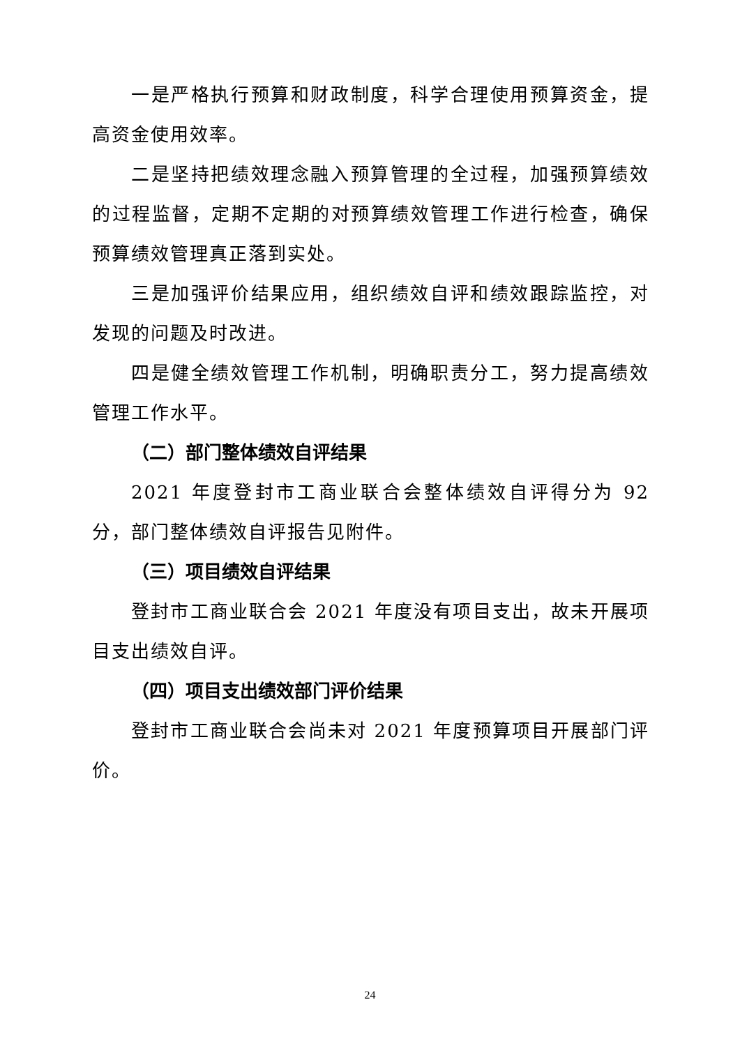一是严格执行预算和财政制度，科学合理使用预算资金，提高资金使用效率。
二是坚持把绩效理念融入预算管理的全过程，加强预算绩效的过程监督，定期不定期的对预算绩效管理工作进行检查，确保预算绩效管理真正落到实处。
三是加强评价结果应用，组织绩效自评和绩效跟踪监控，对发现的问题及时改进。
四是健全绩效管理工作机制，明确职责分工，努力提高绩效管理工作水平。
（二）部门整体绩效自评结果
2021 年度登封市工商业联合会整体绩效自评得分为 92 分，部门整体绩效自评报告见附件。
（三）项目绩效自评结果
登封市工商业联合会 2021 年度没有项目支出，故未开展项目支出绩效自评。
（四）项目支出绩效部门评价结果
登封市工商业联合会尚未对 2021 年度预算项目开展部门评价。
24